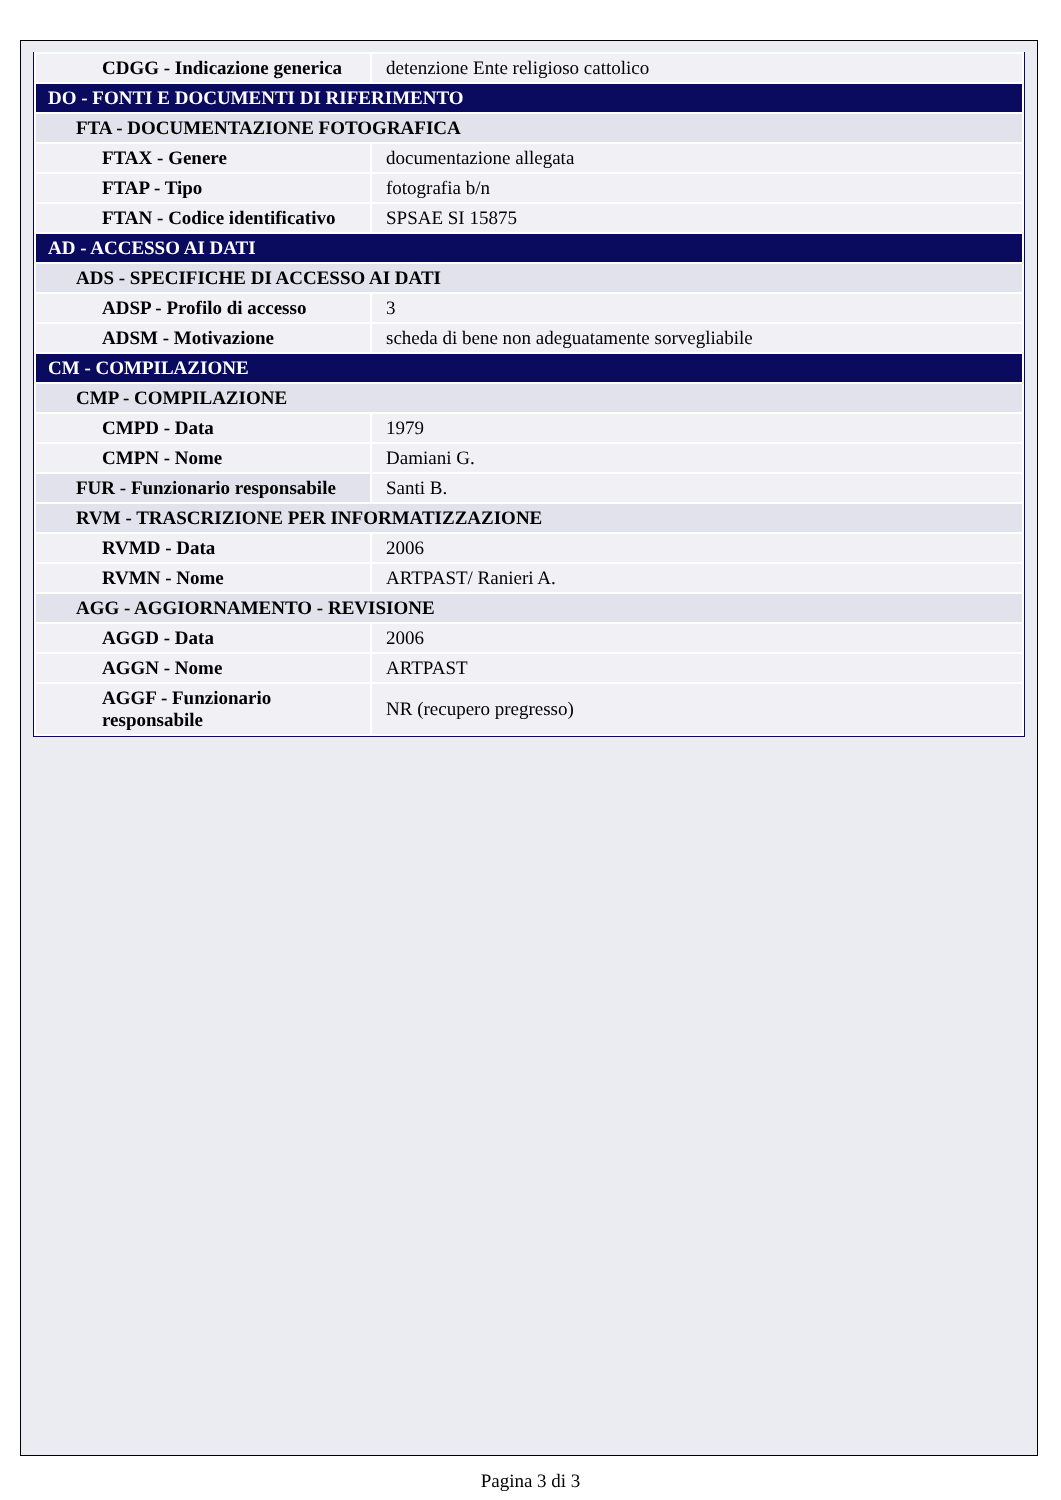| CDGG - Indicazione generica | detenzione Ente religioso cattolico |
| DO - FONTI E DOCUMENTI DI RIFERIMENTO | |
| FTA - DOCUMENTAZIONE FOTOGRAFICA | |
| FTAX - Genere | documentazione allegata |
| FTAP - Tipo | fotografia b/n |
| FTAN - Codice identificativo | SPSAE SI 15875 |
| AD - ACCESSO AI DATI | |
| ADS - SPECIFICHE DI ACCESSO AI DATI | |
| ADSP - Profilo di accesso | 3 |
| ADSM - Motivazione | scheda di bene non adeguatamente sorvegliabile |
| CM - COMPILAZIONE | |
| CMP - COMPILAZIONE | |
| CMPD - Data | 1979 |
| CMPN - Nome | Damiani G. |
| FUR - Funzionario responsabile | Santi B. |
| RVM - TRASCRIZIONE PER INFORMATIZZAZIONE | |
| RVMD - Data | 2006 |
| RVMN - Nome | ARTPAST/ Ranieri A. |
| AGG - AGGIORNAMENTO - REVISIONE | |
| AGGD - Data | 2006 |
| AGGN - Nome | ARTPAST |
| AGGF - Funzionario responsabile | NR (recupero pregresso) |
Pagina 3 di 3